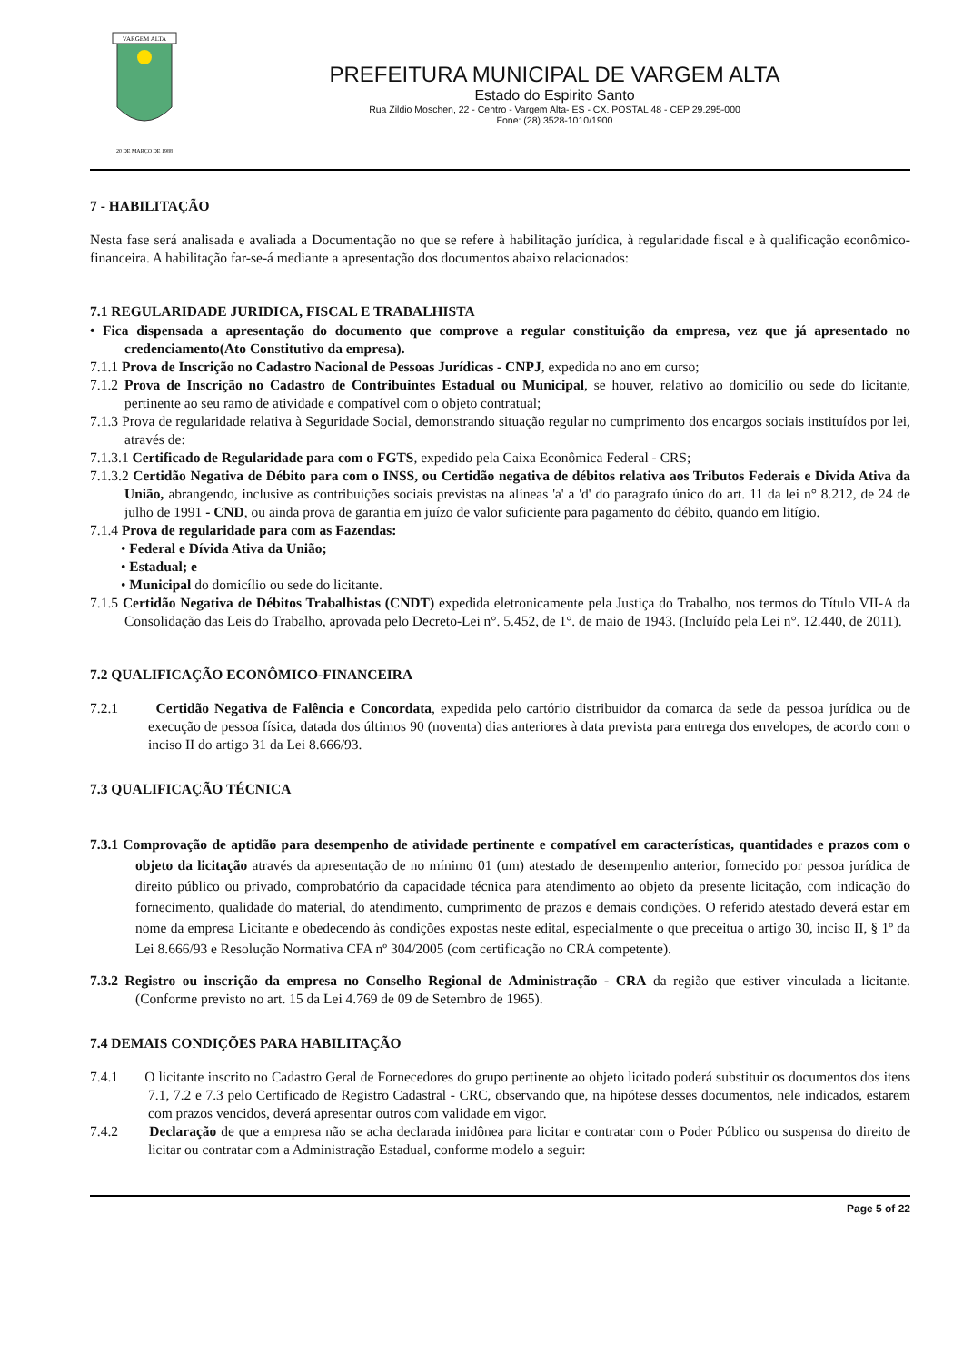VARGEM ALTA
20 DE MARÇO DE 1988
PREFEITURA MUNICIPAL DE VARGEM ALTA
Estado do Espirito Santo
Rua Zildio Moschen, 22 - Centro - Vargem Alta- ES - CX. POSTAL 48 - CEP 29.295-000
Fone: (28) 3528-1010/1900
7 - HABILITAÇÃO
Nesta fase será analisada e avaliada a Documentação no que se refere à habilitação jurídica, à regularidade fiscal e à qualificação econômico-financeira. A habilitação far-se-á mediante a apresentação dos documentos abaixo relacionados:
7.1 REGULARIDADE JURIDICA, FISCAL E TRABALHISTA
• Fica dispensada a apresentação do documento que comprove a regular constituição da empresa, vez que já apresentado no credenciamento(Ato Constitutivo da empresa).
7.1.1 Prova de Inscrição no Cadastro Nacional de Pessoas Jurídicas - CNPJ, expedida no ano em curso;
7.1.2 Prova de Inscrição no Cadastro de Contribuintes Estadual ou Municipal, se houver, relativo ao domicílio ou sede do licitante, pertinente ao seu ramo de atividade e compatível com o objeto contratual;
7.1.3 Prova de regularidade relativa à Seguridade Social, demonstrando situação regular no cumprimento dos encargos sociais instituídos por lei, através de:
7.1.3.1 Certificado de Regularidade para com o FGTS, expedido pela Caixa Econômica Federal - CRS;
7.1.3.2 Certidão Negativa de Débito para com o INSS, ou Certidão negativa de débitos relativa aos Tributos Federais e Divida Ativa da União, abrangendo, inclusive as contribuições sociais previstas na alíneas 'a' a 'd' do paragrafo único do art. 11 da lei n° 8.212, de 24 de julho de 1991 - CND, ou ainda prova de garantia em juízo de valor suficiente para pagamento do débito, quando em litígio.
7.1.4 Prova de regularidade para com as Fazendas:
• Federal e Dívida Ativa da União;
• Estadual; e
• Municipal do domicílio ou sede do licitante.
7.1.5 Certidão Negativa de Débitos Trabalhistas (CNDT) expedida eletronicamente pela Justiça do Trabalho, nos termos do Título VII-A da Consolidação das Leis do Trabalho, aprovada pelo Decreto-Lei n°. 5.452, de 1°. de maio de 1943. (Incluído pela Lei n°. 12.440, de 2011).
7.2 QUALIFICAÇÃO ECONÔMICO-FINANCEIRA
7.2.1 Certidão Negativa de Falência e Concordata, expedida pelo cartório distribuidor da comarca da sede da pessoa jurídica ou de execução de pessoa física, datada dos últimos 90 (noventa) dias anteriores à data prevista para entrega dos envelopes, de acordo com o inciso II do artigo 31 da Lei 8.666/93.
7.3 QUALIFICAÇÃO TÉCNICA
7.3.1 Comprovação de aptidão para desempenho de atividade pertinente e compatível em características, quantidades e prazos com o objeto da licitação através da apresentação de no mínimo 01 (um) atestado de desempenho anterior, fornecido por pessoa jurídica de direito público ou privado, comprobatório da capacidade técnica para atendimento ao objeto da presente licitação, com indicação do fornecimento, qualidade do material, do atendimento, cumprimento de prazos e demais condições. O referido atestado deverá estar em nome da empresa Licitante e obedecendo às condições expostas neste edital, especialmente o que preceitua o artigo 30, inciso II, § 1º da Lei 8.666/93 e Resolução Normativa CFA nº 304/2005 (com certificação no CRA competente).
7.3.2 Registro ou inscrição da empresa no Conselho Regional de Administração - CRA da região que estiver vinculada a licitante. (Conforme previsto no art. 15 da Lei 4.769 de 09 de Setembro de 1965).
7.4 DEMAIS CONDIÇÕES PARA HABILITAÇÃO
7.4.1 O licitante inscrito no Cadastro Geral de Fornecedores do grupo pertinente ao objeto licitado poderá substituir os documentos dos itens 7.1, 7.2 e 7.3 pelo Certificado de Registro Cadastral - CRC, observando que, na hipótese desses documentos, nele indicados, estarem com prazos vencidos, deverá apresentar outros com validade em vigor.
7.4.2 Declaração de que a empresa não se acha declarada inidônea para licitar e contratar com o Poder Público ou suspensa do direito de licitar ou contratar com a Administração Estadual, conforme modelo a seguir:
Page 5 of 22